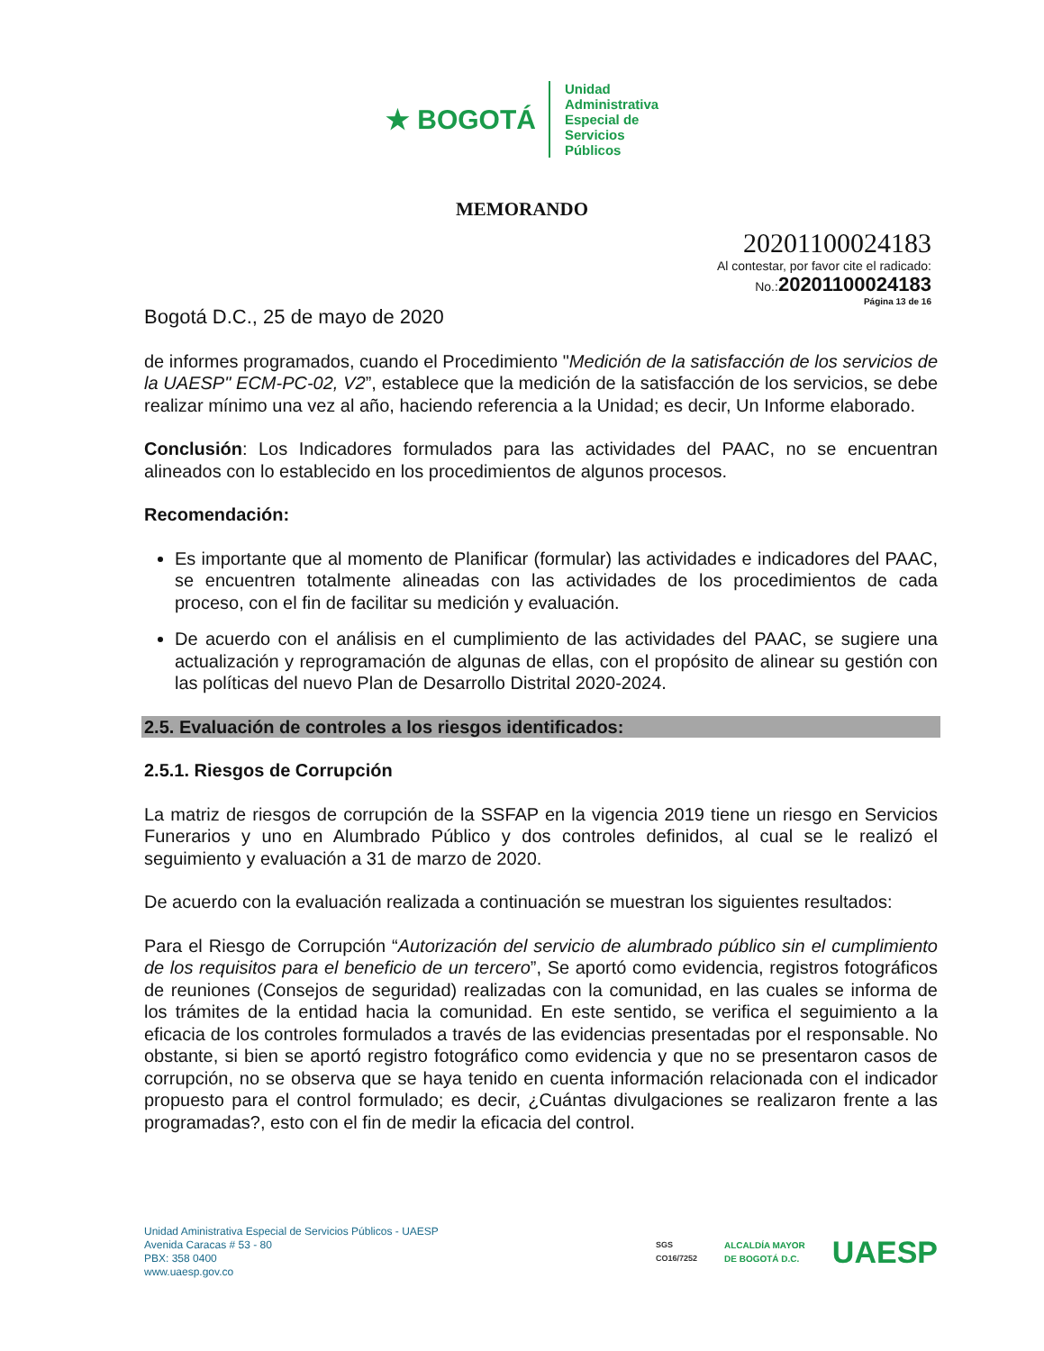★ BOGOTÁ Unidad
Administrativa
Especial de
Servicios
Públicos
MEMORANDO
20201100024183
Al contestar, por favor cite el radicado:
No.: 20201100024183
Página 13 de 16
Bogotá D.C., 25 de mayo de 2020
de informes programados, cuando el Procedimiento "Medición de la satisfacción de los servicios de la UAESP" ECM-PC-02, V2”, establece que la medición de la satisfacción de los servicios, se debe realizar mínimo una vez al año, haciendo referencia a la Unidad; es decir, Un Informe elaborado.
Conclusión: Los Indicadores formulados para las actividades del PAAC, no se encuentran alineados con lo establecido en los procedimientos de algunos procesos.
Recomendación:
Es importante que al momento de Planificar (formular) las actividades e indicadores del PAAC, se encuentren totalmente alineadas con las actividades de los procedimientos de cada proceso, con el fin de facilitar su medición y evaluación.
De acuerdo con el análisis en el cumplimiento de las actividades del PAAC, se sugiere una actualización y reprogramación de algunas de ellas, con el propósito de alinear su gestión con las políticas del nuevo Plan de Desarrollo Distrital 2020-2024.
2.5. Evaluación de controles a los riesgos identificados:
2.5.1. Riesgos de Corrupción
La matriz de riesgos de corrupción de la SSFAP en la vigencia 2019 tiene un riesgo en Servicios Funerarios y uno en Alumbrado Público y dos controles definidos, al cual se le realizó el seguimiento y evaluación a 31 de marzo de 2020.
De acuerdo con la evaluación realizada a continuación se muestran los siguientes resultados:
Para el Riesgo de Corrupción “Autorización del servicio de alumbrado público sin el cumplimiento de los requisitos para el beneficio de un tercero”, Se aportó como evidencia, registros fotográficos de reuniones (Consejos de seguridad) realizadas con la comunidad, en las cuales se informa de los trámites de la entidad hacia la comunidad. En este sentido, se verifica el seguimiento a la eficacia de los controles formulados a través de las evidencias presentadas por el responsable. No obstante, si bien se aportó registro fotográfico como evidencia y que no se presentaron casos de corrupción, no se observa que se haya tenido en cuenta información relacionada con el indicador propuesto para el control formulado; es decir, ¿Cuántas divulgaciones se realizaron frente a las programadas?, esto con el fin de medir la eficacia del control.
Unidad Aministrativa Especial de Servicios Públicos - UAESP
Avenida Caracas # 53 - 80
PBX: 358 0400
www.uaesp.gov.co
SGS
CO16/7252 ALCALDÍA MAYOR
DE BOGOTÁ D.C. UAESP